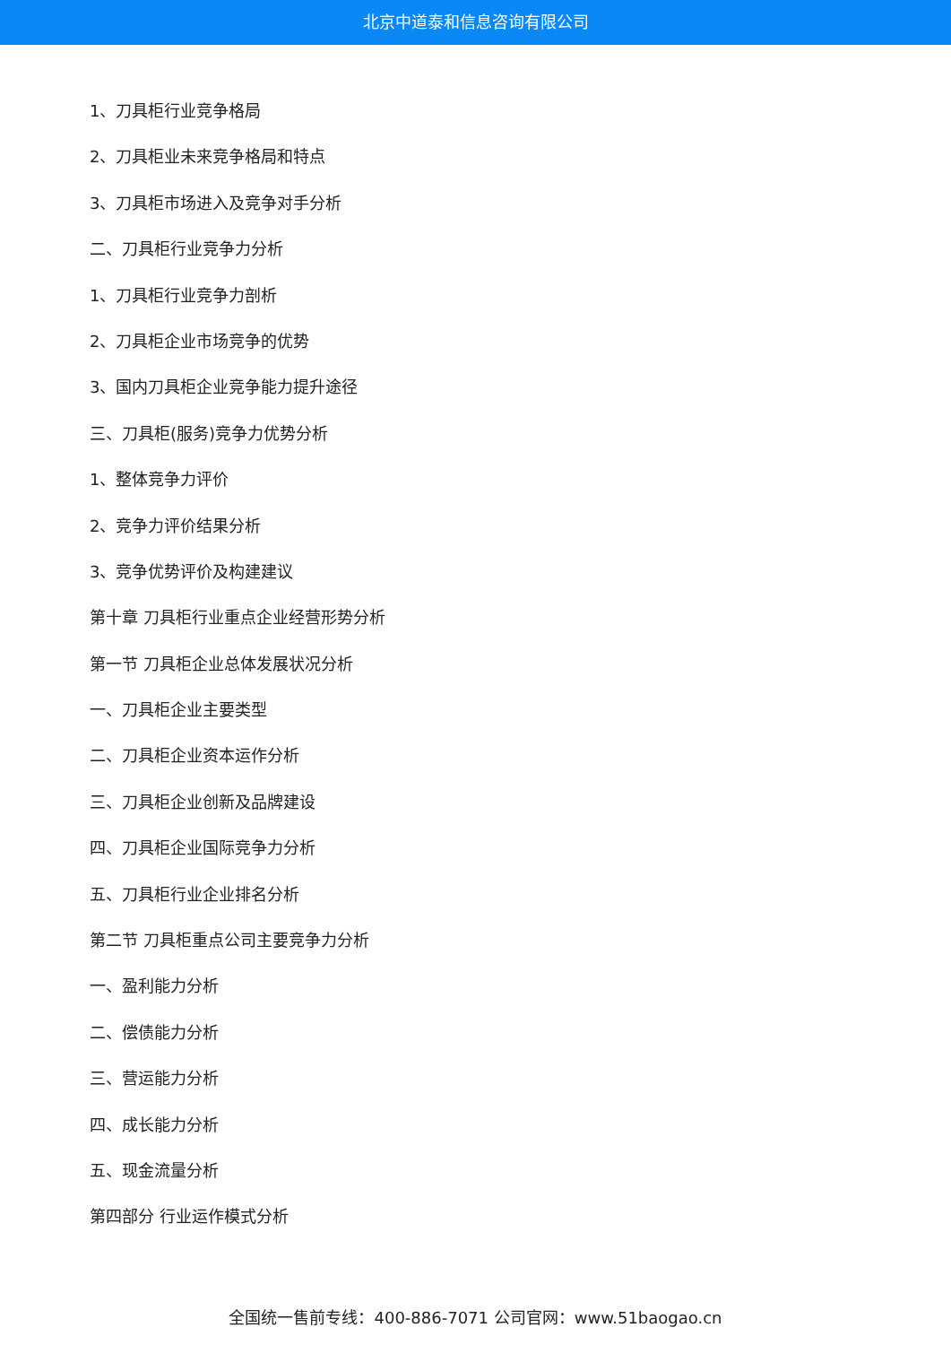北京中道泰和信息咨询有限公司
1、刀具柜行业竞争格局
2、刀具柜业未来竞争格局和特点
3、刀具柜市场进入及竞争对手分析
二、刀具柜行业竞争力分析
1、刀具柜行业竞争力剖析
2、刀具柜企业市场竞争的优势
3、国内刀具柜企业竞争能力提升途径
三、刀具柜(服务)竞争力优势分析
1、整体竞争力评价
2、竞争力评价结果分析
3、竞争优势评价及构建建议
第十章 刀具柜行业重点企业经营形势分析
第一节 刀具柜企业总体发展状况分析
一、刀具柜企业主要类型
二、刀具柜企业资本运作分析
三、刀具柜企业创新及品牌建设
四、刀具柜企业国际竞争力分析
五、刀具柜行业企业排名分析
第二节 刀具柜重点公司主要竞争力分析
一、盈利能力分析
二、偿债能力分析
三、营运能力分析
四、成长能力分析
五、现金流量分析
第四部分 行业运作模式分析
全国统一售前专线：400-886-7071 公司官网：www.51baogao.cn